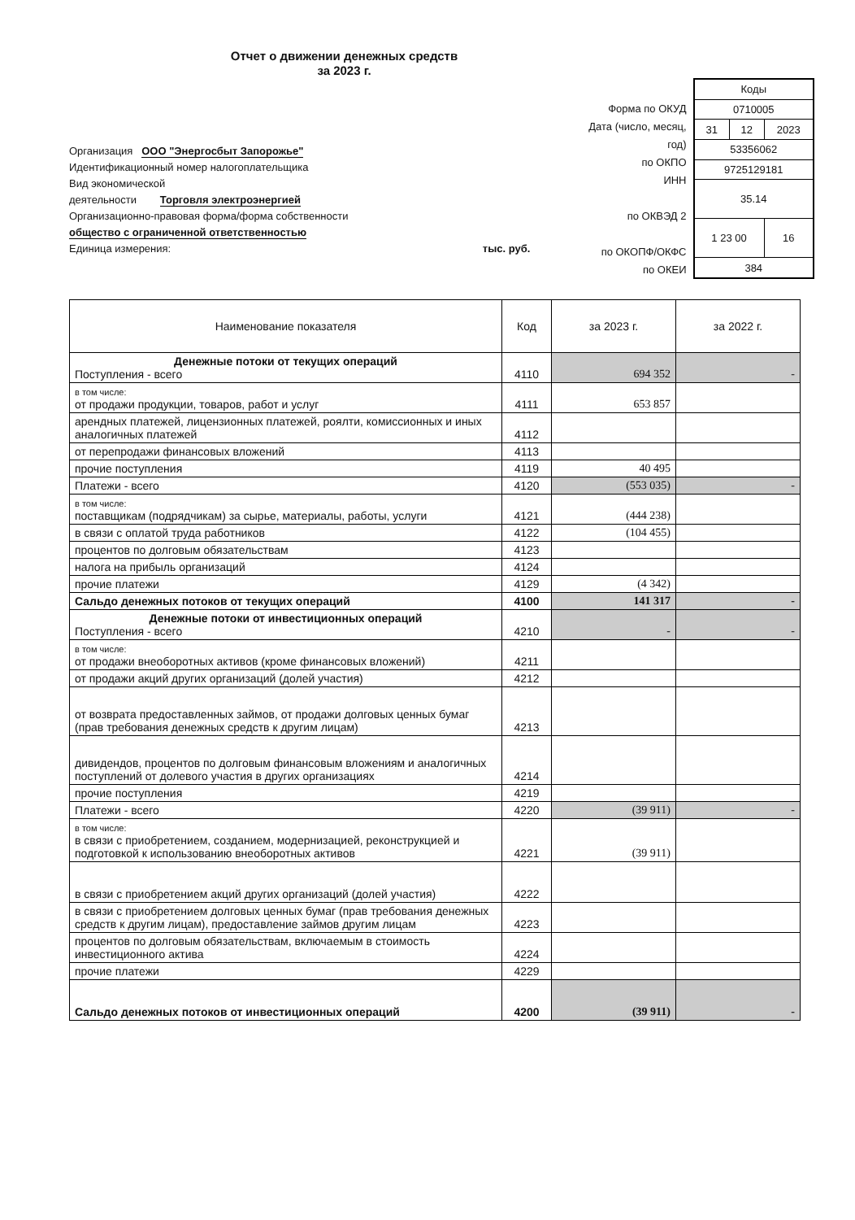Отчет о движении денежных средств
за 2023 г.
Организация ООО "Энергосбыт Запорожье"
Идентификационный номер налогоплательщика
Вид экономической
деятельности Торговля электроэнергией
Организационно-правовая форма/форма собственности
общество с ограниченной ответственностью
Единица измерения: тыс. руб.
Форма по ОКУД
Дата (число, месяц, год)
по ОКПО
ИНН
по ОКВЭД 2
по ОКОПФ/ОКФС
по ОКЕИ
| Коды | | |
| 0710005 | | |
| 31 | 12 | 2023 |
| 53356062 | | |
| 9725129181 | | |
| 35.14 | | |
| 1 23 00 | | 16 |
| 384 | | |
| Наименование показателя | Код | за 2023 г. | за 2022 г. |
| --- | --- | --- | --- |
| Денежные потоки от текущих операций Поступления - всего | 4110 | 694 352 | - |
| в том числе: от продажи продукции, товаров, работ и услуг | 4111 | 653 857 | |
| арендных платежей, лицензионных платежей, роялти, комиссионных и иных аналогичных платежей | 4112 | | |
| от перепродажи финансовых вложений | 4113 | | |
| прочие поступления | 4119 | 40 495 | |
| Платежи - всего | 4120 | (553 035) | - |
| в том числе: поставщикам (подрядчикам) за сырье, материалы, работы, услуги | 4121 | (444 238) | |
| в связи с оплатой труда работников | 4122 | (104 455) | |
| процентов по долговым обязательствам | 4123 | | |
| налога на прибыль организаций | 4124 | | |
| прочие платежи | 4129 | (4 342) | |
| Сальдо денежных потоков от текущих операций | 4100 | 141 317 | - |
| Денежные потоки от инвестиционных операций Поступления - всего | 4210 | - | - |
| в том числе: от продажи внеоборотных активов (кроме финансовых вложений) | 4211 | | |
| от продажи акций других организаций (долей участия) | 4212 | | |
| от возврата предоставленных займов, от продажи долговых ценных бумаг (прав требования денежных средств к другим лицам) | 4213 | | |
| дивидендов, процентов по долговым финансовым вложениям и аналогичных поступлений от долевого участия в других организациях | 4214 | | |
| прочие поступления | 4219 | | |
| Платежи - всего | 4220 | (39 911) | - |
| в том числе: в связи с приобретением, созданием, модернизацией, реконструкцией и подготовкой к использованию внеоборотных активов | 4221 | (39 911) | |
| в связи с приобретением акций других организаций (долей участия) | 4222 | | |
| в связи с приобретением долговых ценных бумаг (прав требования денежных средств к другим лицам), предоставление займов другим лицам | 4223 | | |
| процентов по долговым обязательствам, включаемым в стоимость инвестиционного актива | 4224 | | |
| прочие платежи | 4229 | | |
| Сальдо денежных потоков от инвестиционных операций | 4200 | (39 911) | - |